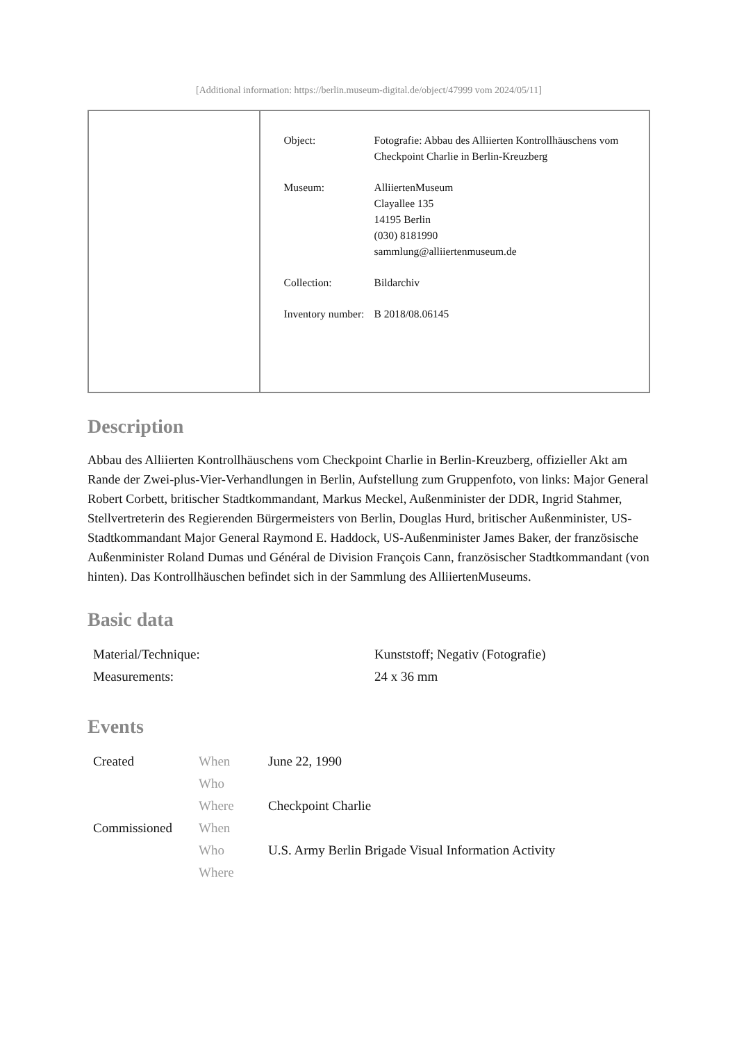[Additional information: https://berlin.museum-digital.de/object/47999 vom 2024/05/11]
| Object: | Fotografie: Abbau des Alliierten Kontrollhäuschens vom Checkpoint Charlie in Berlin-Kreuzberg |
| Museum: | AlliiertenMuseum Clayallee 135 14195 Berlin (030) 8181990 sammlung@alliiertenmuseum.de |
| Collection: | Bildarchiv |
| Inventory number: | B 2018/08.06145 |
Description
Abbau des Alliierten Kontrollhäuschens vom Checkpoint Charlie in Berlin-Kreuzberg, offizieller Akt am Rande der Zwei-plus-Vier-Verhandlungen in Berlin, Aufstellung zum Gruppenfoto, von links: Major General Robert Corbett, britischer Stadtkommandant, Markus Meckel, Außenminister der DDR, Ingrid Stahmer, Stellvertreterin des Regierenden Bürgermeisters von Berlin, Douglas Hurd, britischer Außenminister, US-Stadtkommandant Major General Raymond E. Haddock, US-Außenminister James Baker, der französische Außenminister Roland Dumas und Général de Division François Cann, französischer Stadtkommandant (von hinten). Das Kontrollhäuschen befindet sich in der Sammlung des AlliiertenMuseums.
Basic data
| Material/Technique: | Kunststoff; Negativ (Fotografie) |
| Measurements: | 24 x 36 mm |
Events
| Created | When | June 22, 1990 |
| | Who | |
| | Where | Checkpoint Charlie |
| Commissioned | When | |
| | Who | U.S. Army Berlin Brigade Visual Information Activity |
| | Where | |